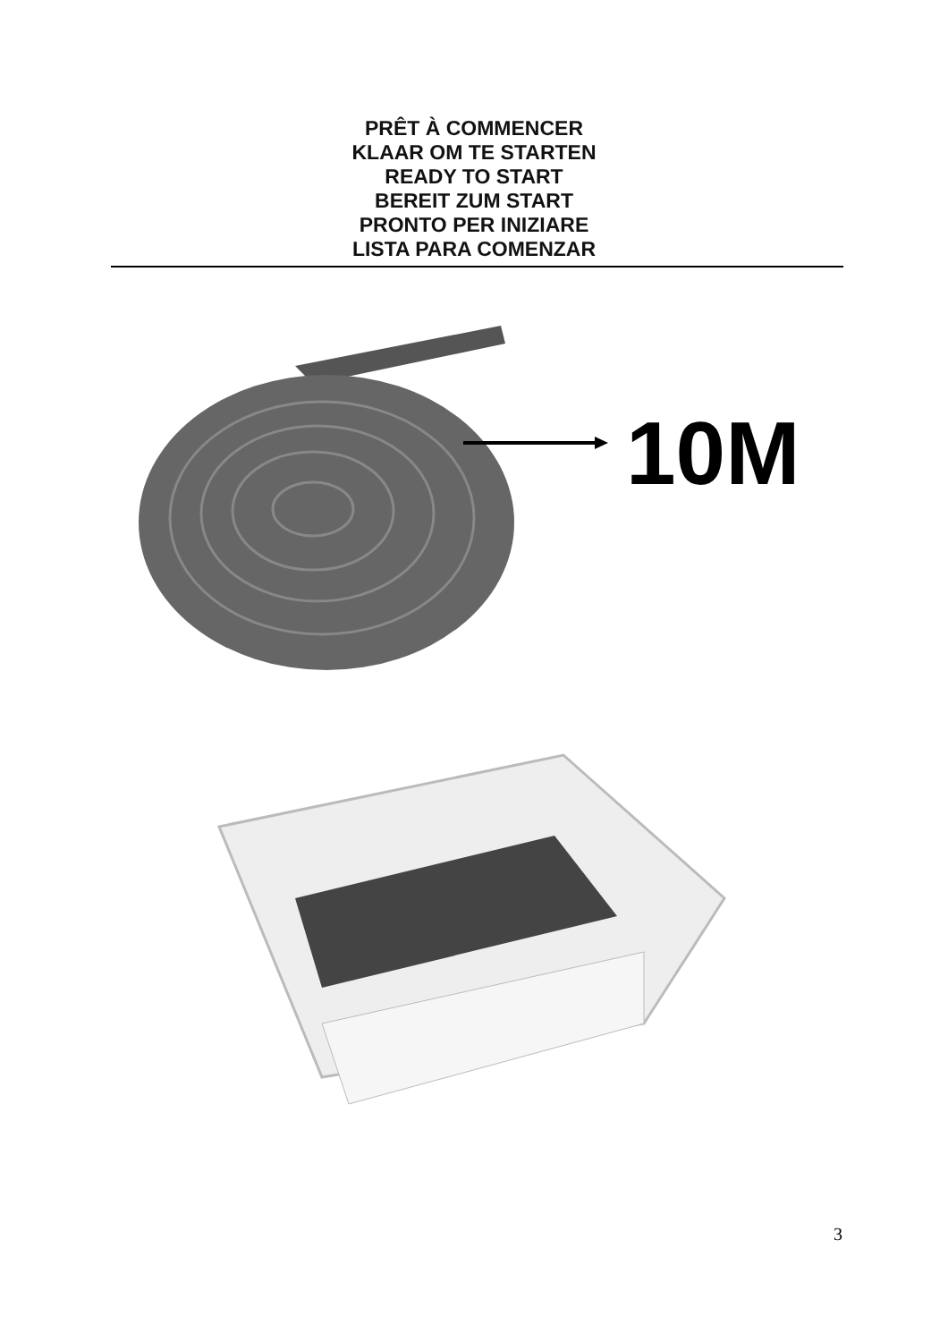PRÊT À COMMENCER
KLAAR OM TE STARTEN
READY TO START
BEREIT ZUM START
PRONTO PER INIZIARE
LISTA PARA COMENZAR
10M
3